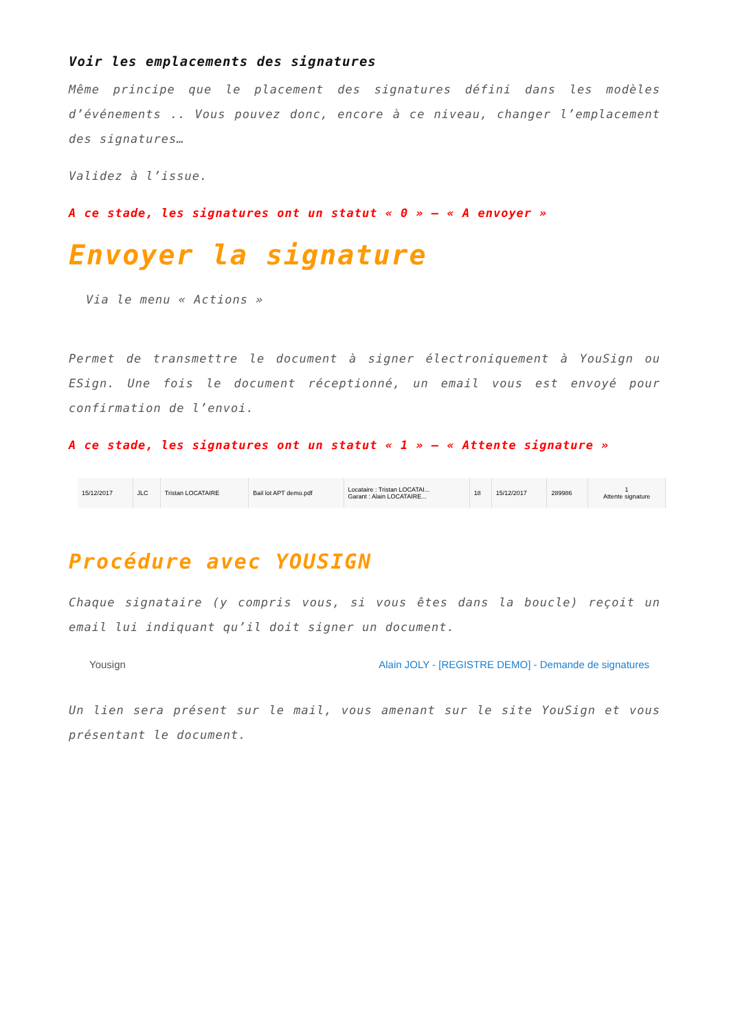Voir les emplacements des signatures
Même principe que le placement des signatures défini dans les modèles d’événements .. Vous pouvez donc, encore à ce niveau, changer l’emplacement des signatures…
Validez à l’issue.
A ce stade, les signatures ont un statut « 0 » – « A envoyer »
Envoyer la signature
Via le menu « Actions »
Permet de transmettre le document à signer électroniquement à YouSign ou ESign. Une fois le document réceptionné, un email vous est envoyé pour confirmation de l’envoi.
A ce stade, les signatures ont un statut « 1 » – « Attente signature »
| 15/12/2017 | JLC | Tristan LOCATAIRE | Bail lot APT demo.pdf | Locataire : Tristan LOCATAI... Garant : Alain LOCATAIRE... | 18 | 15/12/2017 | 289986 | 1 Attente signature |
Procédure avec YOUSIGN
Chaque signataire (y compris vous, si vous êtes dans la boucle) reçoit un email lui indiquant qu’il doit signer un document.
Yousign Alain JOLY - [REGISTRE DEMO] - Demande de signatures
Un lien sera présent sur le mail, vous amenant sur le site YouSign et vous présentant le document.